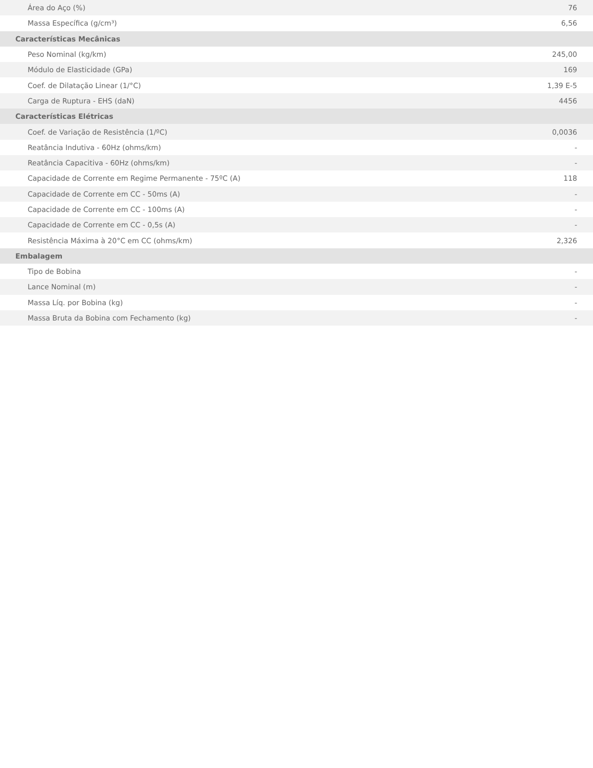| Área do Aço (%) | 76 |
| Massa Específica (g/cm³) | 6,56 |
| Características Mecânicas | |
| Peso Nominal (kg/km) | 245,00 |
| Módulo de Elasticidade (GPa) | 169 |
| Coef. de Dilatação Linear (1/°C) | 1,39 E-5 |
| Carga de Ruptura - EHS (daN) | 4456 |
| Características Elétricas | |
| Coef. de Variação de Resistência (1/ºC) | 0,0036 |
| Reatância Indutiva - 60Hz (ohms/km) | - |
| Reatância Capacitiva - 60Hz (ohms/km) | - |
| Capacidade de Corrente em Regime Permanente - 75ºC (A) | 118 |
| Capacidade de Corrente em CC - 50ms (A) | - |
| Capacidade de Corrente em CC - 100ms (A) | - |
| Capacidade de Corrente em CC - 0,5s (A) | - |
| Resistência Máxima à 20°C em CC (ohms/km) | 2,326 |
| Embalagem | |
| Tipo de Bobina | - |
| Lance Nominal (m) | - |
| Massa Líq. por Bobina (kg) | - |
| Massa Bruta da Bobina com Fechamento (kg) | - |